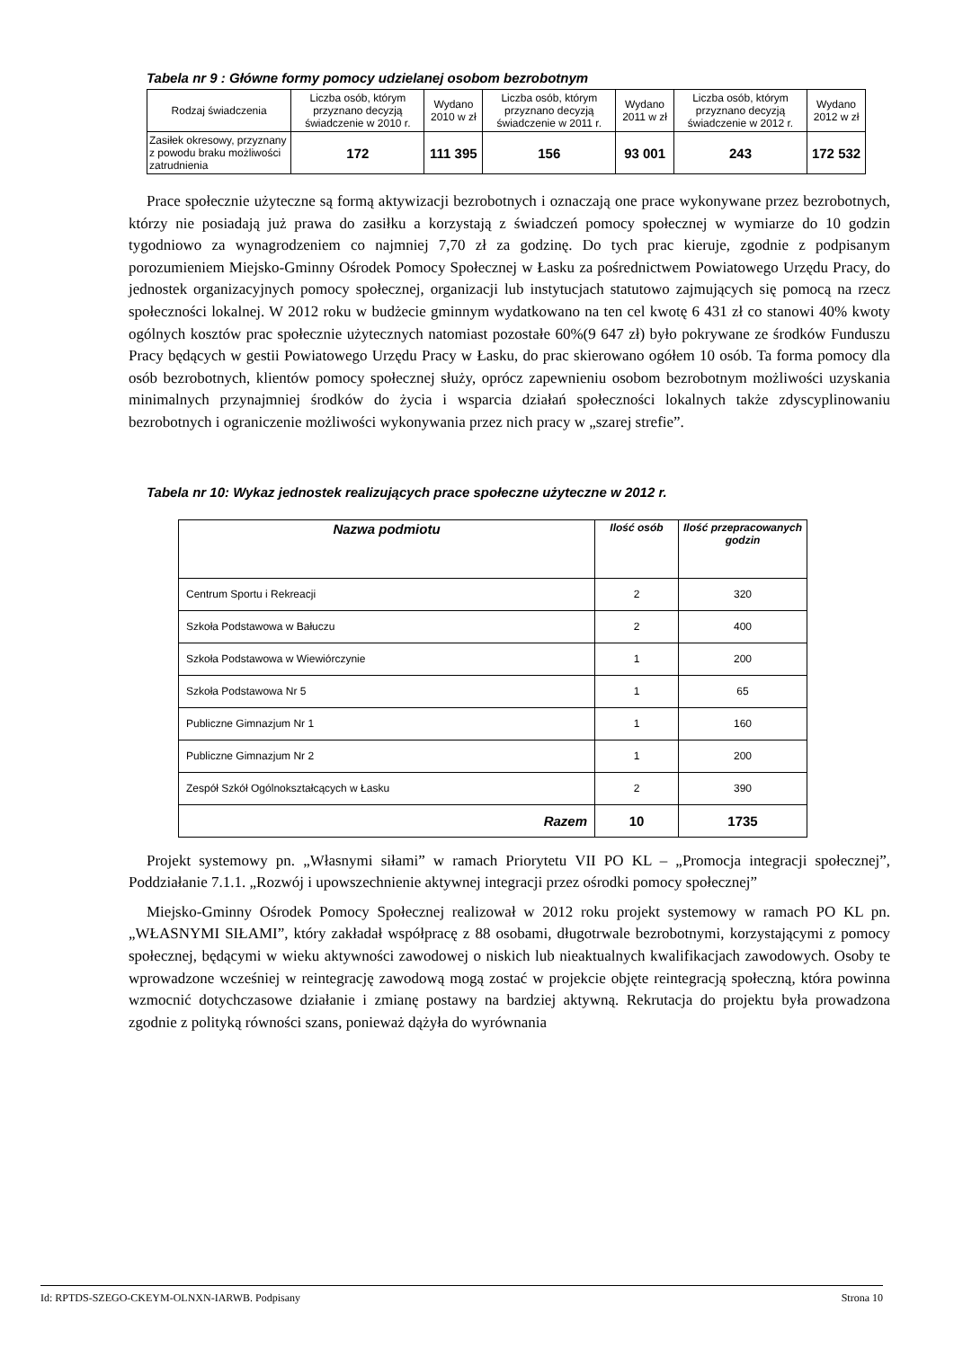Tabela nr 9 : Główne formy pomocy udzielanej osobom bezrobotnym
| Rodzaj świadczenia | Liczba osób, którym przyznano decyzją świadczenie w 2010 r. | Wydano 2010 w zł | Liczba osób, którym przyznano decyzją świadczenie w 2011 r. | Wydano 2011 w zł | Liczba osób, którym przyznano decyzją świadczenie w 2012 r. | Wydano 2012 w zł |
| --- | --- | --- | --- | --- | --- | --- |
| Zasiłek okresowy, przyznany z powodu braku możliwości zatrudnienia | 172 | 111 395 | 156 | 93 001 | 243 | 172 532 |
Prace społecznie użyteczne są formą aktywizacji bezrobotnych i oznaczają one prace wykonywane przez bezrobotnych, którzy nie posiadają już prawa do zasiłku a korzystają z świadczeń pomocy społecznej w wymiarze do 10 godzin tygodniowo za wynagrodzeniem co najmniej 7,70 zł za godzinę. Do tych prac kieruje, zgodnie z podpisanym porozumieniem Miejsko-Gminny Ośrodek Pomocy Społecznej w Łasku za pośrednictwem Powiatowego Urzędu Pracy, do jednostek organizacyjnych pomocy społecznej, organizacji lub instytucjach statutowo zajmujących się pomocą na rzecz społeczności lokalnej. W 2012 roku w budżecie gminnym wydatkowano na ten cel kwotę 6 431 zł co stanowi 40% kwoty ogólnych kosztów prac społecznie użytecznych natomiast pozostałe 60%(9 647 zł) było pokrywane ze środków Funduszu Pracy będących w gestii Powiatowego Urzędu Pracy w Łasku, do prac skierowano ogółem 10 osób. Ta forma pomocy dla osób bezrobotnych, klientów pomocy społecznej służy, oprócz zapewnieniu osobom bezrobotnym możliwości uzyskania minimalnych przynajmniej środków do życia i wsparcia działań społeczności lokalnych także zdyscyplinowaniu bezrobotnych i ograniczenie możliwości wykonywania przez nich pracy w „szarej strefie”.
Tabela nr 10: Wykaz jednostek realizujących prace społeczne użyteczne w 2012 r.
| Nazwa podmiotu | Ilość osób | Ilość przepracowanych godzin |
| --- | --- | --- |
| Centrum Sportu i Rekreacji | 2 | 320 |
| Szkoła Podstawowa w Bałuczu | 2 | 400 |
| Szkoła Podstawowa w Wiewiórczynie | 1 | 200 |
| Szkoła Podstawowa Nr 5 | 1 | 65 |
| Publiczne Gimnazjum Nr 1 | 1 | 160 |
| Publiczne Gimnazjum Nr 2 | 1 | 200 |
| Zespół Szkół Ogólnokształcących w Łasku | 2 | 390 |
| Razem | 10 | 1735 |
Projekt systemowy pn. „Własnymi siłami” w ramach Priorytetu VII PO KL – „Promocja integracji społecznej”, Poddziałanie 7.1.1. „Rozwój i upowszechnienie aktywnej integracji przez ośrodki pomocy społecznej”
Miejsko-Gminny Ośrodek Pomocy Społecznej realizował w 2012 roku projekt systemowy w ramach PO KL pn. „WŁASNYMI SIŁAMI”, który zakładał współpracę z 88 osobami, długotrwale bezrobotnymi, korzystającymi z pomocy społecznej, będącymi w wieku aktywności zawodowej o niskich lub nieaktualnych kwalifikacjach zawodowych. Osoby te wprowadzone wcześniej w reintegrację zawodową mogą zostać w projekcie objęte reintegracją społeczną, która powinna wzmocnić dotychczasowe działanie i zmianę postawy na bardziej aktywną. Rekrutacja do projektu była prowadzona zgodnie z polityką równości szans, ponieważ dążyła do wyrównania
Id: RPTDS-SZEGO-CKEYM-OLNXN-IARWB. Podpisany Strona 10